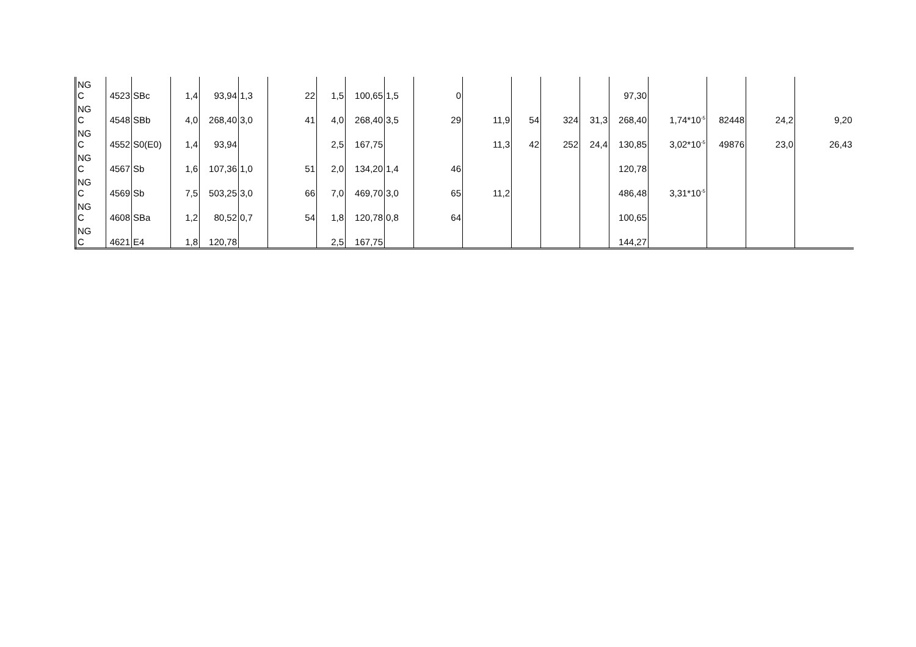| NG C | 4523 | SBc | 1,4 | 93,94 | 1,3 | 22 | 1,5 | 100,65 | 1,5 | 0 | | | | | 97,30 | | | | |
| NG C | 4548 | SBb | 4,0 | 268,40 | 3,0 | 41 | 4,0 | 268,40 | 3,5 | 29 | 11,9 | 54 | 324 | 31,3 | 268,40 | 1,74*10<sup>-5</sup> | 82448 | 24,2 | 9,20 |
| NG C | 4552 | S0(E0) | 1,4 | 93,94 | | | 2,5 | 167,75 | | | 11,3 | 42 | 252 | 24,4 | 130,85 | 3,02*10<sup>-5</sup> | 49876 | 23,0 | 26,43 |
| NG C | 4567 | Sb | 1,6 | 107,36 | 1,0 | 51 | 2,0 | 134,20 | 1,4 | 46 | | | | | 120,78 | | | | |
| NG C | 4569 | Sb | 7,5 | 503,25 | 3,0 | 66 | 7,0 | 469,70 | 3,0 | 65 | 11,2 | | | | 486,48 | 3,31*10<sup>-5</sup> | | | |
| NG C | 4608 | SBa | 1,2 | 80,52 | 0,7 | 54 | 1,8 | 120,78 | 0,8 | 64 | | | | | 100,65 | | | | |
| NG C | 4621 | E4 | 1,8 | 120,78 | | | 2,5 | 167,75 | | | | | | | 144,27 | | | | |